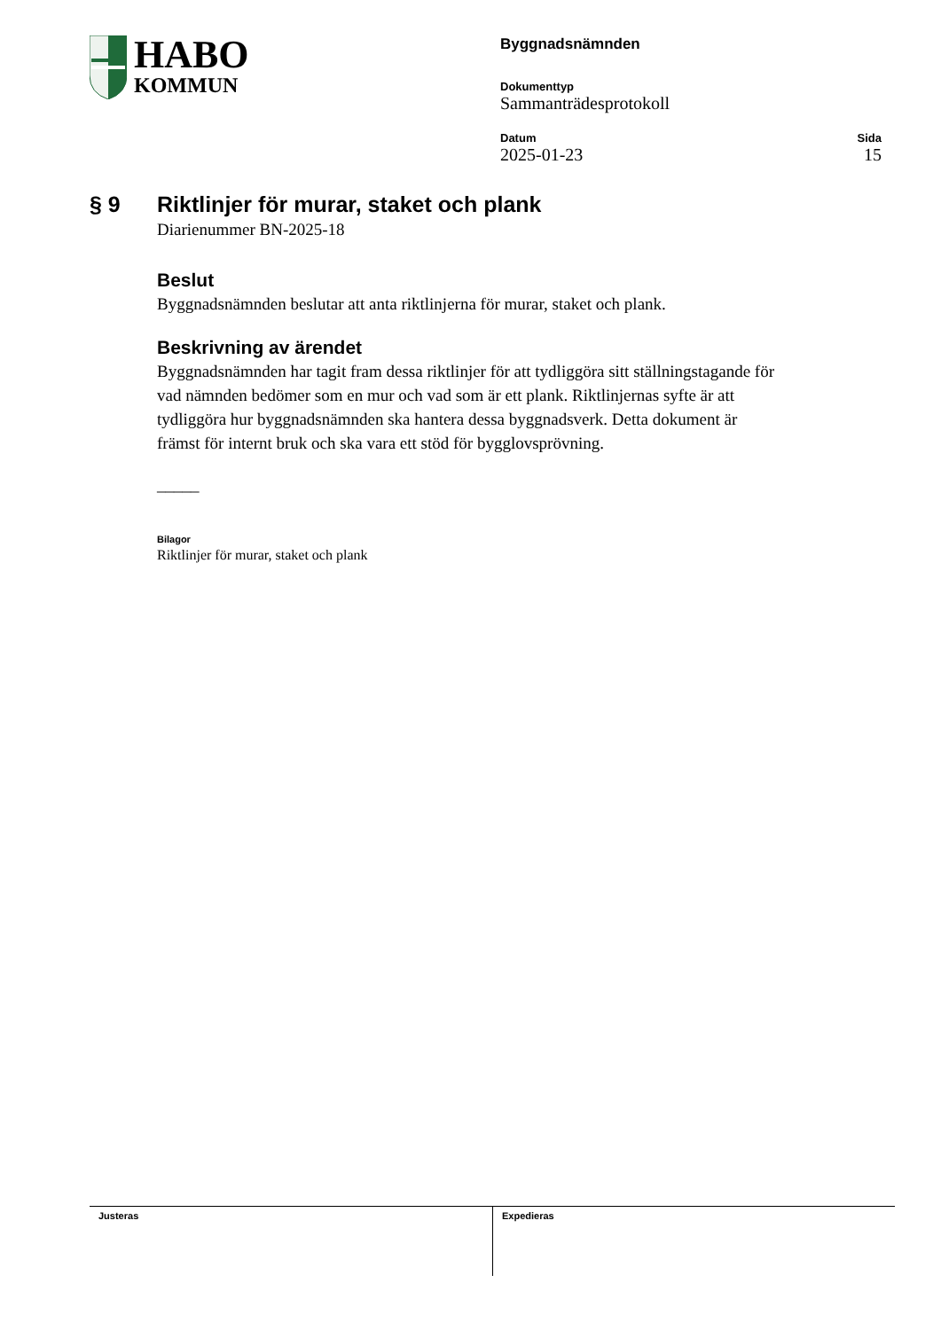HABO
KOMMUN
Byggnadsnämnden
Dokumenttyp
Sammanträdesprotokoll
Datum
2025-01-23
Sida
15
§ 9 Riktlinjer för murar, staket och plank
Diarienummer BN-2025-18
Beslut
Byggnadsnämnden beslutar att anta riktlinjerna för murar, staket och plank.
Beskrivning av ärendet
Byggnadsnämnden har tagit fram dessa riktlinjer för att tydliggöra sitt ställningstagande för vad nämnden bedömer som en mur och vad som är ett plank. Riktlinjernas syfte är att tydliggöra hur byggnadsnämnden ska hantera dessa byggnadsverk. Detta dokument är främst för internt bruk och ska vara ett stöd för bygglovsprövning.
_____
Bilagor
Riktlinjer för murar, staket och plank
Justeras Expedieras